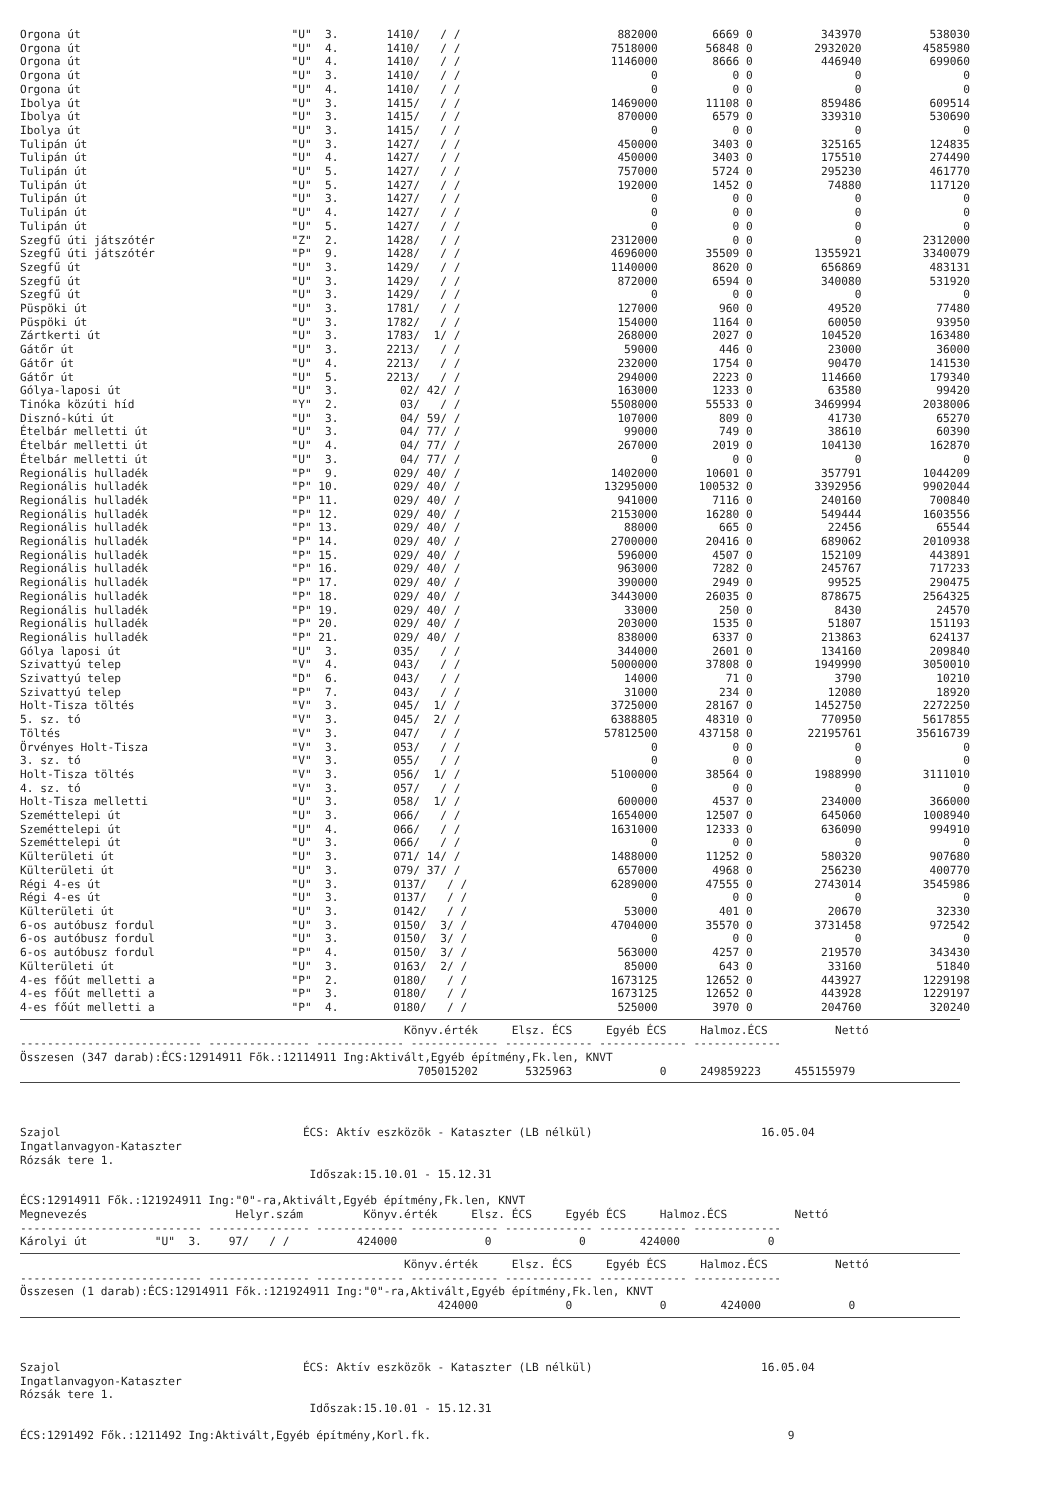| Orgona út | "U" 3. | 1410/ / / | 882000 | 6669 | 0 | 343970 | 538030 |
| Orgona út | "U" 4. | 1410/ / / | 7518000 | 56848 | 0 | 2932020 | 4585980 |
| Orgona út | "U" 4. | 1410/ / / | 1146000 | 8666 | 0 | 446940 | 699060 |
| Orgona út | "U" 3. | 1410/ / / | 0 | 0 | 0 | 0 | 0 |
| Orgona út | "U" 4. | 1410/ / / | 0 | 0 | 0 | 0 | 0 |
| Ibolya út | "U" 3. | 1415/ / / | 1469000 | 11108 | 0 | 859486 | 609514 |
| Ibolya út | "U" 3. | 1415/ / / | 870000 | 6579 | 0 | 339310 | 530690 |
| Ibolya út | "U" 3. | 1415/ / / | 0 | 0 | 0 | 0 | 0 |
| Tulipán út | "U" 3. | 1427/ / / | 450000 | 3403 | 0 | 325165 | 124835 |
| Tulipán út | "U" 4. | 1427/ / / | 450000 | 3403 | 0 | 175510 | 274490 |
| Tulipán út | "U" 5. | 1427/ / / | 757000 | 5724 | 0 | 295230 | 461770 |
| Tulipán út | "U" 5. | 1427/ / / | 192000 | 1452 | 0 | 74880 | 117120 |
| Tulipán út | "U" 3. | 1427/ / / | 0 | 0 | 0 | 0 | 0 |
| Tulipán út | "U" 4. | 1427/ / / | 0 | 0 | 0 | 0 | 0 |
| Tulipán út | "U" 5. | 1427/ / / | 0 | 0 | 0 | 0 | 0 |
| Szegfű úti játszótér | "Z" 2. | 1428/ / / | 2312000 | 0 | 0 | 0 | 2312000 |
| Szegfű úti játszótér | "P" 9. | 1428/ / / | 4696000 | 35509 | 0 | 1355921 | 3340079 |
| Szegfű út | "U" 3. | 1429/ / / | 1140000 | 8620 | 0 | 656869 | 483131 |
| Szegfű út | "U" 3. | 1429/ / / | 872000 | 6594 | 0 | 340080 | 531920 |
| Szegfű út | "U" 3. | 1429/ / / | 0 | 0 | 0 | 0 | 0 |
| Püspöki út | "U" 3. | 1781/ / / | 127000 | 960 | 0 | 49520 | 77480 |
| Püspöki út | "U" 3. | 1782/ / / | 154000 | 1164 | 0 | 60050 | 93950 |
| Zártkerti út | "U" 3. | 1783/ 1/ / | 268000 | 2027 | 0 | 104520 | 163480 |
| Gátőr út | "U" 3. | 2213/ / / | 59000 | 446 | 0 | 23000 | 36000 |
| Gátőr út | "U" 4. | 2213/ / / | 232000 | 1754 | 0 | 90470 | 141530 |
| Gátőr út | "U" 5. | 2213/ / / | 294000 | 2223 | 0 | 114660 | 179340 |
| Gólya-laposi út | "U" 3. | 02/ 42/ / | 163000 | 1233 | 0 | 63580 | 99420 |
| Tinóka közúti híd | "Y" 2. | 03/ / / | 5508000 | 55533 | 0 | 3469994 | 2038006 |
| Disznó-kúti út | "U" 3. | 04/ 59/ / | 107000 | 809 | 0 | 41730 | 65270 |
| Ételbár melletti út | "U" 3. | 04/ 77/ / | 99000 | 749 | 0 | 38610 | 60390 |
| Ételbár melletti út | "U" 4. | 04/ 77/ / | 267000 | 2019 | 0 | 104130 | 162870 |
| Ételbár melletti út | "U" 3. | 04/ 77/ / | 0 | 0 | 0 | 0 | 0 |
| Regionális hulladék | "P" 9. | 029/ 40/ / | 1402000 | 10601 | 0 | 357791 | 1044209 |
| Regionális hulladék | "P" 10. | 029/ 40/ / | 13295000 | 100532 | 0 | 3392956 | 9902044 |
| Regionális hulladék | "P" 11. | 029/ 40/ / | 941000 | 7116 | 0 | 240160 | 700840 |
| Regionális hulladék | "P" 12. | 029/ 40/ / | 2153000 | 16280 | 0 | 549444 | 1603556 |
| Regionális hulladék | "P" 13. | 029/ 40/ / | 88000 | 665 | 0 | 22456 | 65544 |
| Regionális hulladék | "P" 14. | 029/ 40/ / | 2700000 | 20416 | 0 | 689062 | 2010938 |
| Regionális hulladék | "P" 15. | 029/ 40/ / | 596000 | 4507 | 0 | 152109 | 443891 |
| Regionális hulladék | "P" 16. | 029/ 40/ / | 963000 | 7282 | 0 | 245767 | 717233 |
| Regionális hulladék | "P" 17. | 029/ 40/ / | 390000 | 2949 | 0 | 99525 | 290475 |
| Regionális hulladék | "P" 18. | 029/ 40/ / | 3443000 | 26035 | 0 | 878675 | 2564325 |
| Regionális hulladék | "P" 19. | 029/ 40/ / | 33000 | 250 | 0 | 8430 | 24570 |
| Regionális hulladék | "P" 20. | 029/ 40/ / | 203000 | 1535 | 0 | 51807 | 151193 |
| Regionális hulladék | "P" 21. | 029/ 40/ / | 838000 | 6337 | 0 | 213863 | 624137 |
| Gólya laposi út | "U" 3. | 035/ / / | 344000 | 2601 | 0 | 134160 | 209840 |
| Szivattyú telep | "V" 4. | 043/ / / | 5000000 | 37808 | 0 | 1949990 | 3050010 |
| Szivattyú telep | "D" 6. | 043/ / / | 14000 | 71 | 0 | 3790 | 10210 |
| Szivattyú telep | "P" 7. | 043/ / / | 31000 | 234 | 0 | 12080 | 18920 |
| Holt-Tisza töltés | "V" 3. | 045/ 1/ / | 3725000 | 28167 | 0 | 1452750 | 2272250 |
| 5. sz. tó | "V" 3. | 045/ 2/ / | 6388805 | 48310 | 0 | 770950 | 5617855 |
| Töltés | "V" 3. | 047/ / / | 57812500 | 437158 | 0 | 22195761 | 35616739 |
| Örvényes Holt-Tisza | "V" 3. | 053/ / / | 0 | 0 | 0 | 0 | 0 |
| 3. sz. tó | "V" 3. | 055/ / / | 0 | 0 | 0 | 0 | 0 |
| Holt-Tisza töltés | "V" 3. | 056/ 1/ / | 5100000 | 38564 | 0 | 1988990 | 3111010 |
| 4. sz. tó | "V" 3. | 057/ / / | 0 | 0 | 0 | 0 | 0 |
| Holt-Tisza melletti | "U" 3. | 058/ 1/ / | 600000 | 4537 | 0 | 234000 | 366000 |
| Szeméttelepi út | "U" 3. | 066/ / / | 1654000 | 12507 | 0 | 645060 | 1008940 |
| Szeméttelepi út | "U" 4. | 066/ / / | 1631000 | 12333 | 0 | 636090 | 994910 |
| Szeméttelepi út | "U" 3. | 066/ / / | 0 | 0 | 0 | 0 | 0 |
| Külterületi út | "U" 3. | 071/ 14/ / | 1488000 | 11252 | 0 | 580320 | 907680 |
| Külterületi út | "U" 3. | 079/ 37/ / | 657000 | 4968 | 0 | 256230 | 400770 |
| Régi 4-es út | "U" 3. | 0137/ / / | 6289000 | 47555 | 0 | 2743014 | 3545986 |
| Régi 4-es út | "U" 3. | 0137/ / / | 0 | 0 | 0 | 0 | 0 |
| Külterületi út | "U" 3. | 0142/ / / | 53000 | 401 | 0 | 20670 | 32330 |
| 6-os autóbusz fordul | "U" 3. | 0150/ 3/ / | 4704000 | 35570 | 0 | 3731458 | 972542 |
| 6-os autóbusz fordul | "U" 3. | 0150/ 3/ / | 0 | 0 | 0 | 0 | 0 |
| 6-os autóbusz fordul | "P" 4. | 0150/ 3/ / | 563000 | 4257 | 0 | 219570 | 343430 |
| Külterületi út | "U" 3. | 0163/ 2/ / | 85000 | 643 | 0 | 33160 | 51840 |
| 4-es főút melletti a | "P" 2. | 0180/ / / | 1673125 | 12652 | 0 | 443927 | 1229198 |
| 4-es főút melletti a | "P" 3. | 0180/ / / | 1673125 | 12652 | 0 | 443928 | 1229197 |
| 4-es főút melletti a | "P" 4. | 0180/ / / | 525000 | 3970 | 0 | 204760 | 320240 |
Könyv.érték Elsz. ÉCS Egyéb ÉCS Halmoz.ÉCS Nettó
--------------------------- --------------- ------------- ------------- ------------- ------------- -------------
Összesen (347 darab):ÉCS:12914911 Fők.:12114911 Ing:Aktivált,Egyéb építmény,Fk.len, KNVT
705015202 5325963 0 249859223 455155979
Szajol ÉCS: Aktív eszközök - Kataszter (LB nélkül) 16.05.04
Ingatlanvagyon-Kataszter
Rózsák tere 1.
Időszak:15.10.01 - 15.12.31
ÉCS:12914911 Fők.:121924911 Ing:"0"-ra,Aktivált,Egyéb építmény,Fk.len, KNVT
Megnevezés Helyr.szám Könyv.érték Elsz. ÉCS Egyéb ÉCS Halmoz.ÉCS Nettó
--------------------------- --------------- ------------- ------------- ------------- ------------- -------------
Károlyi út "U" 3. 97/ / / 424000 0 0 424000 0
Könyv.érték Elsz. ÉCS Egyéb ÉCS Halmoz.ÉCS Nettó
--------------------------- --------------- ------------- ------------- ------------- ------------- -------------
Összesen (1 darab):ÉCS:12914911 Fők.:121924911 Ing:"0"-ra,Aktivált,Egyéb építmény,Fk.len, KNVT
424000 0 0 424000 0
Szajol ÉCS: Aktív eszközök - Kataszter (LB nélkül) 16.05.04
Ingatlanvagyon-Kataszter
Rózsák tere 1.
Időszak:15.10.01 - 15.12.31
ÉCS:1291492 Fők.:1211492 Ing:Aktivált,Egyéb építmény,Korl.fk. 9